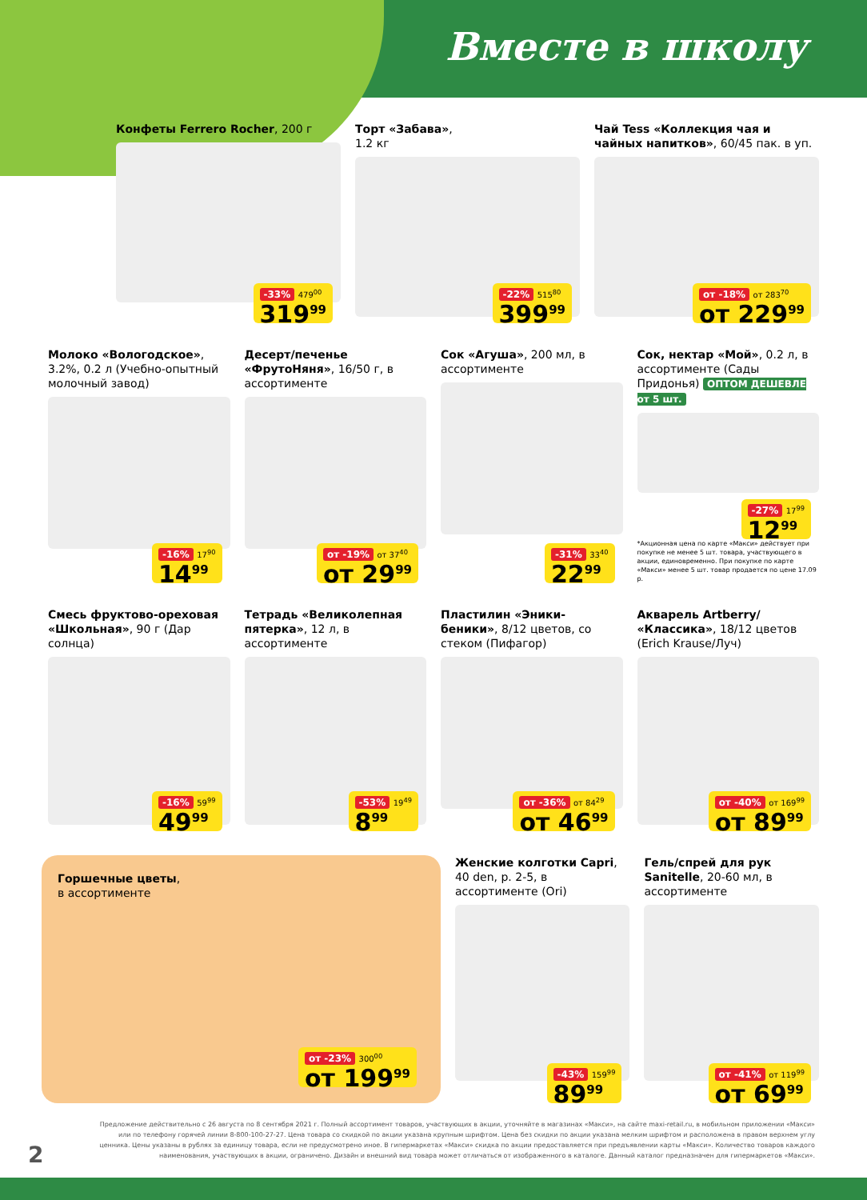Вместе в школу
Конфеты Ferrero Rocher, 200 г
-33% 479<sup>00</sup> 319<sup>99</sup>
Торт «Забава»,
1.2 кг
-22% 515<sup>80</sup> 399<sup>99</sup>
Чай Tess «Коллекция чая и чайных напитков», 60/45 пак. в уп.
от -18% от 283<sup>70</sup> от 229<sup>99</sup>
Молоко «Вологодское», 3.2%, 0.2 л (Учебно-опытный молочный завод)
-16% 17<sup>90</sup> 14<sup>99</sup>
Десерт/печенье «ФрутоНяня», 16/50 г, в ассортименте
от -19% от 37<sup>40</sup> от 29<sup>99</sup>
Сок «Агуша», 200 мл, в ассортименте
-31% 33<sup>40</sup> 22<sup>99</sup>
Сок, нектар «Мой», 0.2 л, в ассортименте (Сады Придонья) ОПТОМ ДЕШЕВЛЕ от 5 шт.
-27% 17<sup>99</sup> 12<sup>99</sup>
*Акционная цена по карте «Макси» действует при покупке не менее 5 шт. товара, участвующего в акции, единовременно. При покупке по карте «Макси» менее 5 шт. товар продается по цене 17.09 р.
Смесь фруктово-ореховая «Школьная», 90 г (Дар солнца)
-16% 59<sup>99</sup> 49<sup>99</sup>
Тетрадь «Великолепная пятерка», 12 л, в ассортименте
-53% 19<sup>49</sup> 8<sup>99</sup>
Пластилин «Эники-беники», 8/12 цветов, со стеком (Пифагор)
от -36% от 84<sup>29</sup> от 46<sup>99</sup>
Акварель Artberry/ «Классика», 18/12 цветов (Erich Krause/Луч)
от -40% от 169<sup>99</sup> от 89<sup>99</sup>
Горшечные цветы,
в ассортименте
от -23% 300<sup>00</sup> от 199<sup>99</sup>
Женские колготки Capri, 40 den, р. 2-5, в ассортименте (Ori)
-43% 159<sup>99</sup> 89<sup>99</sup>
Гель/спрей для рук Sanitelle, 20-60 мл, в ассортименте
от -41% от 119<sup>99</sup> от 69<sup>99</sup>
Предложение действительно с 26 августа по 8 сентября 2021 г. Полный ассортимент товаров, участвующих в акции, уточняйте в магазинах «Макси», на сайте maxi-retail.ru, в мобильном приложении «Макси» или по телефону горячей линии 8-800-100-27-27. Цена товара со скидкой по акции указана крупным шрифтом. Цена без скидки по акции указана мелким шрифтом и расположена в правом верхнем углу ценника. Цены указаны в рублях за единицу товара, если не предусмотрено иное. В гипермаркетах «Макси» скидка по акции предоставляется при предъявлении карты «Макси». Количество товаров каждого наименования, участвующих в акции, ограничено. Дизайн и внешний вид товара может отличаться от изображенного в каталоге. Данный каталог предназначен для гипермаркетов «Макси».
2